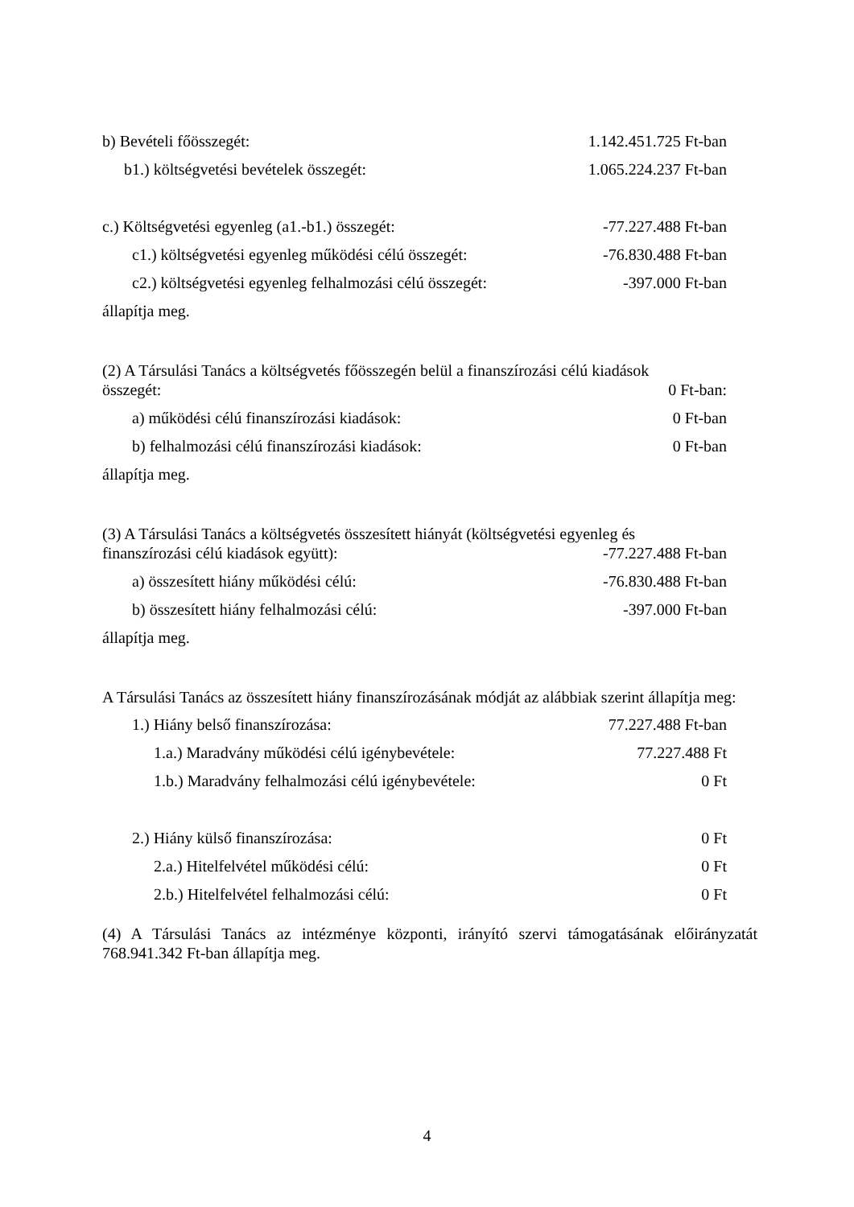b) Bevételi főösszegét: 1.142.451.725 Ft-ban
b1.) költségvetési bevételek összegét: 1.065.224.237 Ft-ban
c.) Költségvetési egyenleg (a1.-b1.) összegét: -77.227.488 Ft-ban
c1.) költségvetési egyenleg működési célú összegét: -76.830.488 Ft-ban
c2.) költségvetési egyenleg felhalmozási célú összegét: -397.000 Ft-ban
állapítja meg.
(2) A Társulási Tanács a költségvetés főösszegén belül a finanszírozási célú kiadások
összegét: 0 Ft-ban:
a) működési célú finanszírozási kiadások: 0 Ft-ban
b) felhalmozási célú finanszírozási kiadások: 0 Ft-ban
állapítja meg.
(3) A Társulási Tanács a költségvetés összesített hiányát (költségvetési egyenleg és
finanszírozási célú kiadások együtt): -77.227.488 Ft-ban
a) összesített hiány működési célú: -76.830.488 Ft-ban
b) összesített hiány felhalmozási célú: -397.000 Ft-ban
állapítja meg.
A Társulási Tanács az összesített hiány finanszírozásának módját az alábbiak szerint állapítja meg:
1.) Hiány belső finanszírozása: 77.227.488 Ft-ban
1.a.) Maradvány működési célú igénybevétele: 77.227.488 Ft
1.b.) Maradvány felhalmozási célú igénybevétele: 0 Ft
2.) Hiány külső finanszírozása: 0 Ft
2.a.) Hitelfelvétel működési célú: 0 Ft
2.b.) Hitelfelvétel felhalmozási célú: 0 Ft
(4) A Társulási Tanács az intézménye központi, irányító szervi támogatásának előirányzatát 768.941.342 Ft-ban állapítja meg.
4